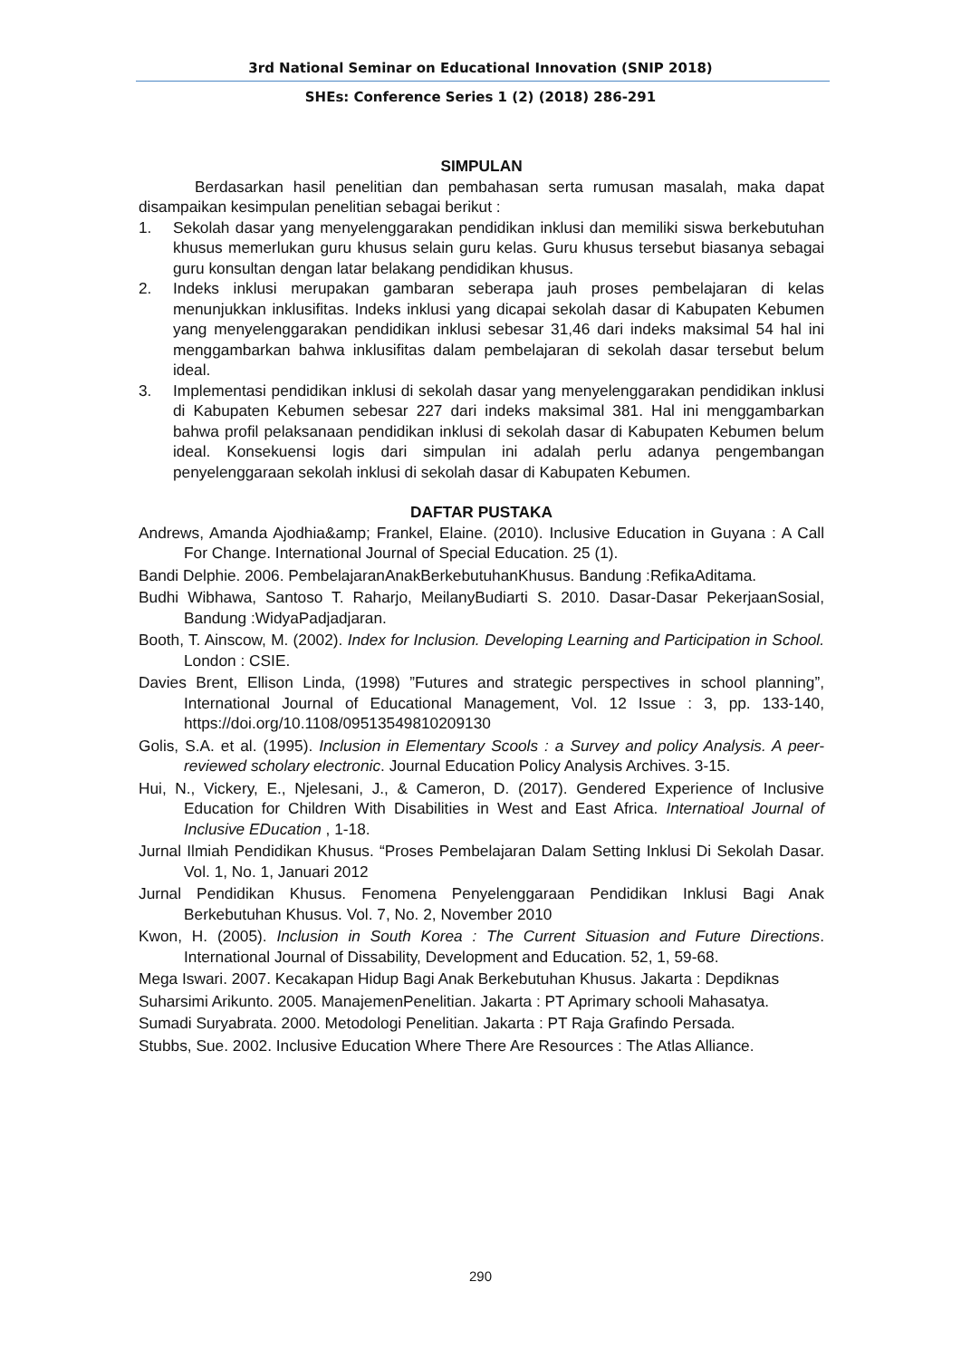3rd National Seminar on Educational Innovation (SNIP 2018)
SHEs: Conference Series 1 (2) (2018) 286-291
SIMPULAN
Berdasarkan hasil penelitian dan pembahasan serta rumusan masalah, maka dapat disampaikan kesimpulan penelitian sebagai berikut :
1. Sekolah dasar yang menyelenggarakan pendidikan inklusi dan memiliki siswa berkebutuhan khusus memerlukan guru khusus selain guru kelas. Guru khusus tersebut biasanya sebagai guru konsultan dengan latar belakang pendidikan khusus.
2. Indeks inklusi merupakan gambaran seberapa jauh proses pembelajaran di kelas menunjukkan inklusifitas. Indeks inklusi yang dicapai sekolah dasar di Kabupaten Kebumen yang menyelenggarakan pendidikan inklusi sebesar 31,46 dari indeks maksimal 54 hal ini menggambarkan bahwa inklusifitas dalam pembelajaran di sekolah dasar tersebut belum ideal.
3. Implementasi pendidikan inklusi di sekolah dasar yang menyelenggarakan pendidikan inklusi di Kabupaten Kebumen sebesar 227 dari indeks maksimal 381. Hal ini menggambarkan bahwa profil pelaksanaan pendidikan inklusi di sekolah dasar di Kabupaten Kebumen belum ideal. Konsekuensi logis dari simpulan ini adalah perlu adanya pengembangan penyelenggaraan sekolah inklusi di sekolah dasar di Kabupaten Kebumen.
DAFTAR PUSTAKA
Andrews, Amanda Ajodhia&amp; Frankel, Elaine. (2010). Inclusive Education in Guyana : A Call For Change. International Journal of Special Education. 25 (1).
Bandi Delphie. 2006. PembelajaranAnakBerkebutuhanKhusus. Bandung :RefikaAditama.
Budhi Wibhawa, Santoso T. Raharjo, MeilanyBudiarti S. 2010. Dasar-Dasar PekerjaanSosial, Bandung :WidyaPadjadjaran.
Booth, T. Ainscow, M. (2002). Index for Inclusion. Developing Learning and Participation in School. London : CSIE.
Davies Brent, Ellison Linda, (1998) ”Futures and strategic perspectives in school planning”, International Journal of Educational Management, Vol. 12 Issue : 3, pp. 133-140, https://doi.org/10.1108/09513549810209130
Golis, S.A. et al. (1995). Inclusion in Elementary Scools : a Survey and policy Analysis. A peer-reviewed scholary electronic. Journal Education Policy Analysis Archives. 3-15.
Hui, N., Vickery, E., Njelesani, J., & Cameron, D. (2017). Gendered Experience of Inclusive Education for Children With Disabilities in West and East Africa. Internatioal Journal of Inclusive EDucation , 1-18.
Jurnal Ilmiah Pendidikan Khusus. “Proses Pembelajaran Dalam Setting Inklusi Di Sekolah Dasar. Vol. 1, No. 1, Januari 2012
Jurnal Pendidikan Khusus. Fenomena Penyelenggaraan Pendidikan Inklusi Bagi Anak Berkebutuhan Khusus. Vol. 7, No. 2, November 2010
Kwon, H. (2005). Inclusion in South Korea : The Current Situasion and Future Directions. International Journal of Dissability, Development and Education. 52, 1, 59-68.
Mega Iswari. 2007. Kecakapan Hidup Bagi Anak Berkebutuhan Khusus. Jakarta : Depdiknas
Suharsimi Arikunto. 2005. ManajemenPenelitian. Jakarta : PT Aprimary schooli Mahasatya.
Sumadi Suryabrata. 2000. Metodologi Penelitian. Jakarta : PT Raja Grafindo Persada.
Stubbs, Sue. 2002. Inclusive Education Where There Are Resources : The Atlas Alliance.
290